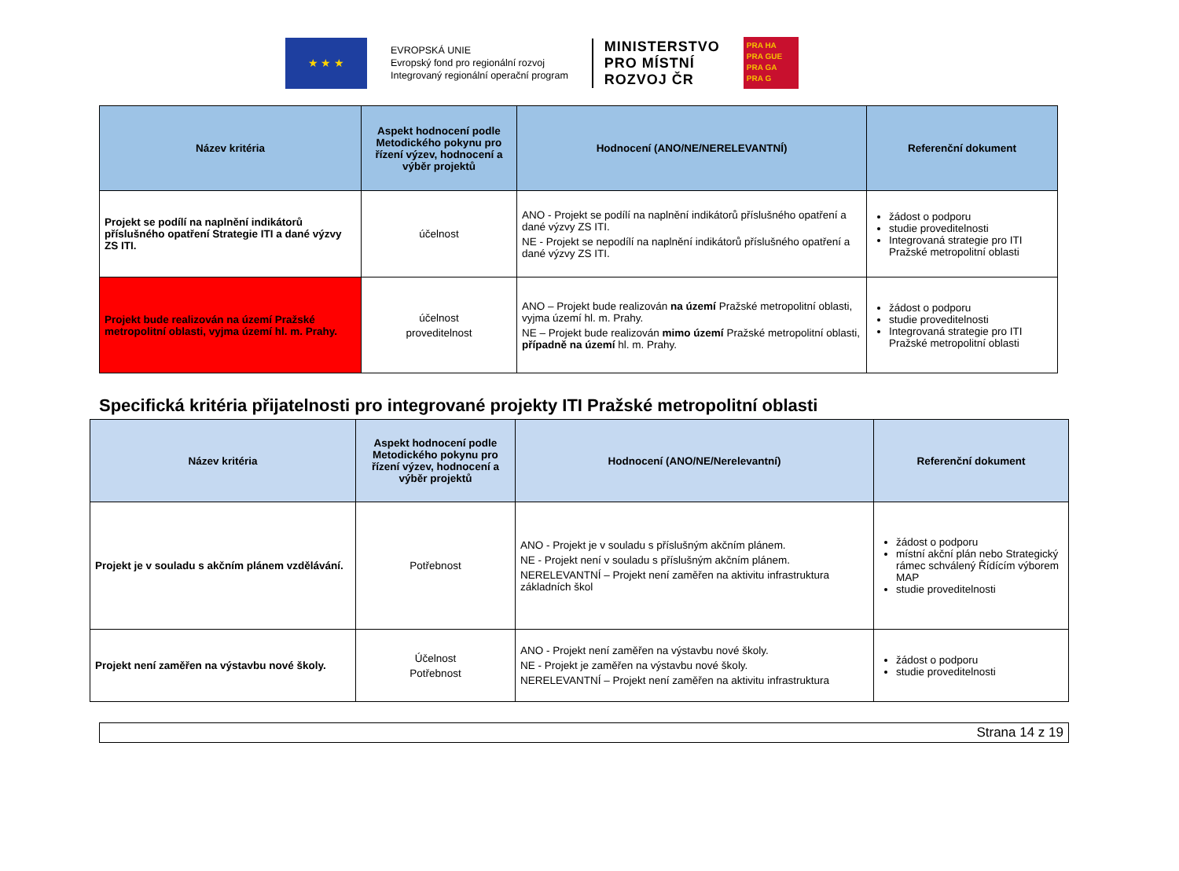★ ★ ★
EVROPSKÁ UNIE
Evropský fond pro regionální rozvoj
Integrovaný regionální operační program
MINISTERSTVO
PRO MÍSTNÍ
ROZVOJ ČR
PRA HA
PRA GUE
PRA GA
PRA G
| Název kritéria | Aspekt hodnocení podle Metodického pokynu pro řízení výzev, hodnocení a výběr projektů | Hodnocení (ANO/NE/NERELEVANTNÍ) | Referenční dokument |
| --- | --- | --- | --- |
| Projekt se podílí na naplnění indikátorů příslušného opatření Strategie ITI a dané výzvy ZS ITI. | účelnost | ANO - Projekt se podílí na naplnění indikátorů příslušného opatření a dané výzvy ZS ITI. NE - Projekt se nepodílí na naplnění indikátorů příslušného opatření a dané výzvy ZS ITI. | žádost o podporu studie proveditelnosti Integrovaná strategie pro ITI Pražské metropolitní oblasti |
| Projekt bude realizován na území Pražské metropolitní oblasti, vyjma území hl. m. Prahy. | účelnost proveditelnost | ANO – Projekt bude realizován na území Pražské metropolitní oblasti, vyjma území hl. m. Prahy. NE – Projekt bude realizován mimo území Pražské metropolitní oblasti, případně na území hl. m. Prahy. | žádost o podporu studie proveditelnosti Integrovaná strategie pro ITI Pražské metropolitní oblasti |
Specifická kritéria přijatelnosti pro integrované projekty ITI Pražské metropolitní oblasti
| Název kritéria | Aspekt hodnocení podle Metodického pokynu pro řízení výzev, hodnocení a výběr projektů | Hodnocení (ANO/NE/Nerelevantní) | Referenční dokument |
| --- | --- | --- | --- |
| Projekt je v souladu s akčním plánem vzdělávání. | Potřebnost | ANO - Projekt je v souladu s příslušným akčním plánem. NE - Projekt není v souladu s příslušným akčním plánem. NERELEVANTNÍ – Projekt není zaměřen na aktivitu infrastruktura základních škol | žádost o podporu místní akční plán nebo Strategický rámec schválený Řídícím výborem MAP studie proveditelnosti |
| Projekt není zaměřen na výstavbu nové školy. | Účelnost Potřebnost | ANO - Projekt není zaměřen na výstavbu nové školy. NE - Projekt je zaměřen na výstavbu nové školy. NERELEVANTNÍ – Projekt není zaměřen na aktivitu infrastruktura | žádost o podporu studie proveditelnosti |
Strana 14 z 19